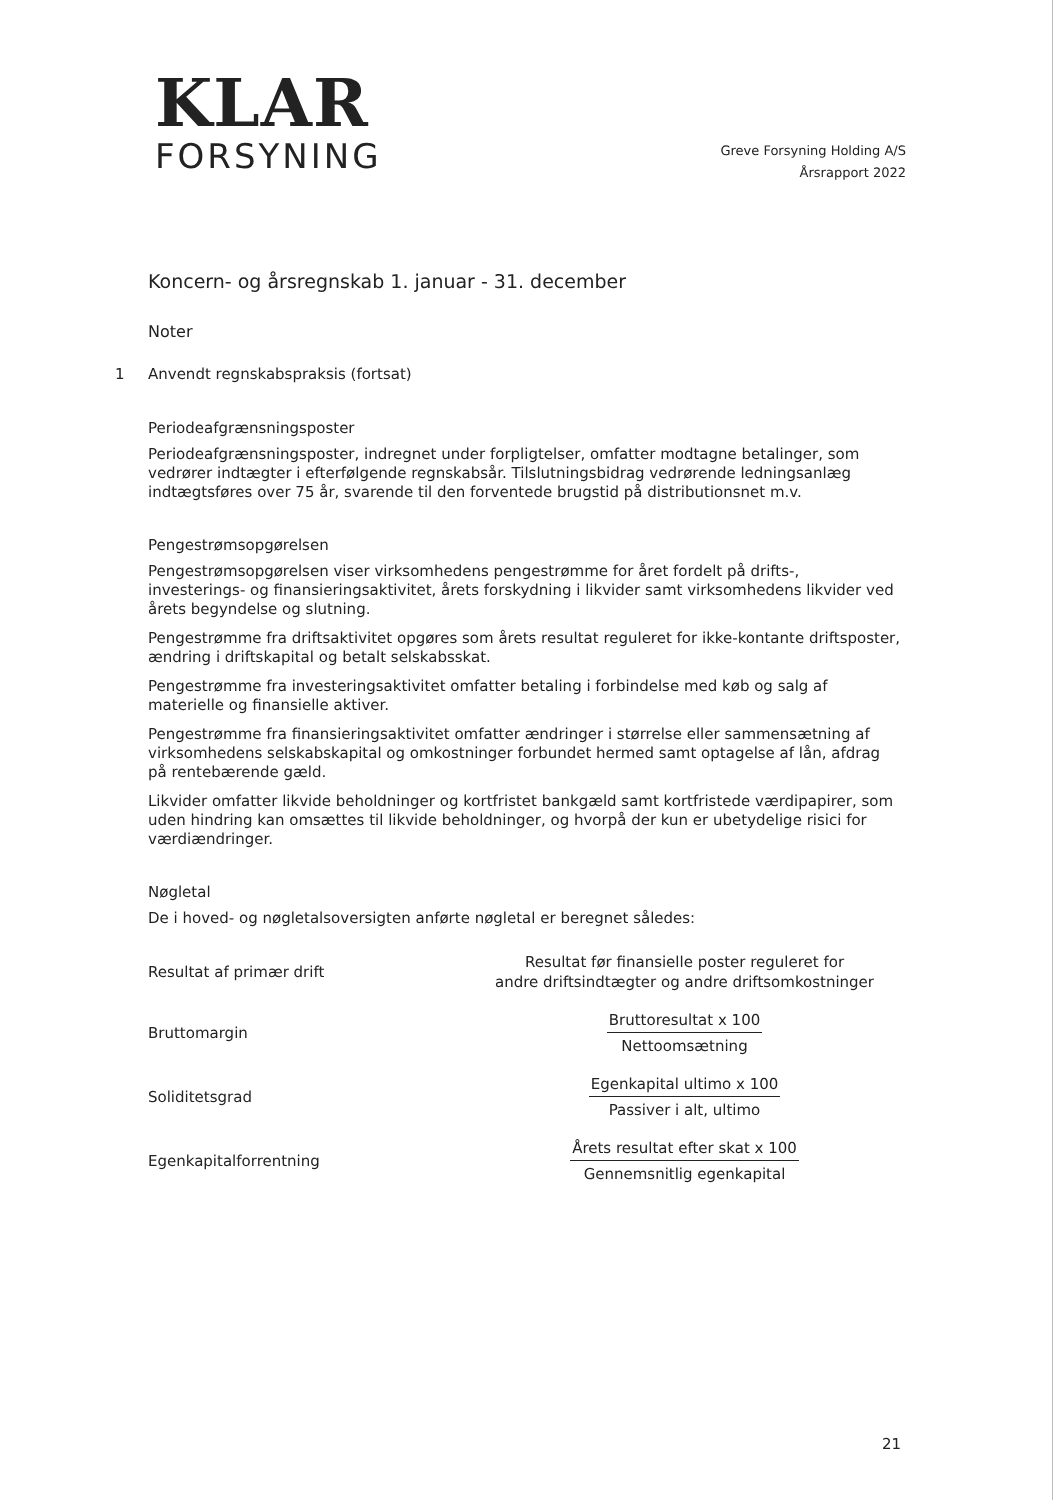KLAR
FORSYNING
Greve Forsyning Holding A/S
Årsrapport 2022
Koncern- og årsregnskab 1. januar - 31. december
Noter
1 Anvendt regnskabspraksis (fortsat)
Periodeafgrænsningsposter
Periodeafgrænsningsposter, indregnet under forpligtelser, omfatter modtagne betalinger, som vedrører indtægter i efterfølgende regnskabsår. Tilslutningsbidrag vedrørende ledningsanlæg indtægtsføres over 75 år, svarende til den forventede brugstid på distributionsnet m.v.
Pengestrømsopgørelsen
Pengestrømsopgørelsen viser virksomhedens pengestrømme for året fordelt på drifts-, investerings- og finansieringsaktivitet, årets forskydning i likvider samt virksomhedens likvider ved årets begyndelse og slutning.
Pengestrømme fra driftsaktivitet opgøres som årets resultat reguleret for ikke-kontante driftsposter, ændring i driftskapital og betalt selskabsskat.
Pengestrømme fra investeringsaktivitet omfatter betaling i forbindelse med køb og salg af materielle og finansielle aktiver.
Pengestrømme fra finansieringsaktivitet omfatter ændringer i størrelse eller sammensætning af virksomhedens selskabskapital og omkostninger forbundet hermed samt optagelse af lån, afdrag på rentebærende gæld.
Likvider omfatter likvide beholdninger og kortfristet bankgæld samt kortfristede værdipapirer, som uden hindring kan omsættes til likvide beholdninger, og hvorpå der kun er ubetydelige risici for værdiændringer.
Nøgletal
De i hoved- og nøgletalsoversigten anførte nøgletal er beregnet således:
Resultat af primær drift
Resultat før finansielle poster reguleret for
andre driftsindtægter og andre driftsomkostninger
Bruttomargin
Bruttoresultat x 100
Nettoomsætning
Soliditetsgrad
Egenkapital ultimo x 100
Passiver i alt, ultimo
Egenkapitalforrentning
Årets resultat efter skat x 100
Gennemsnitlig egenkapital
21